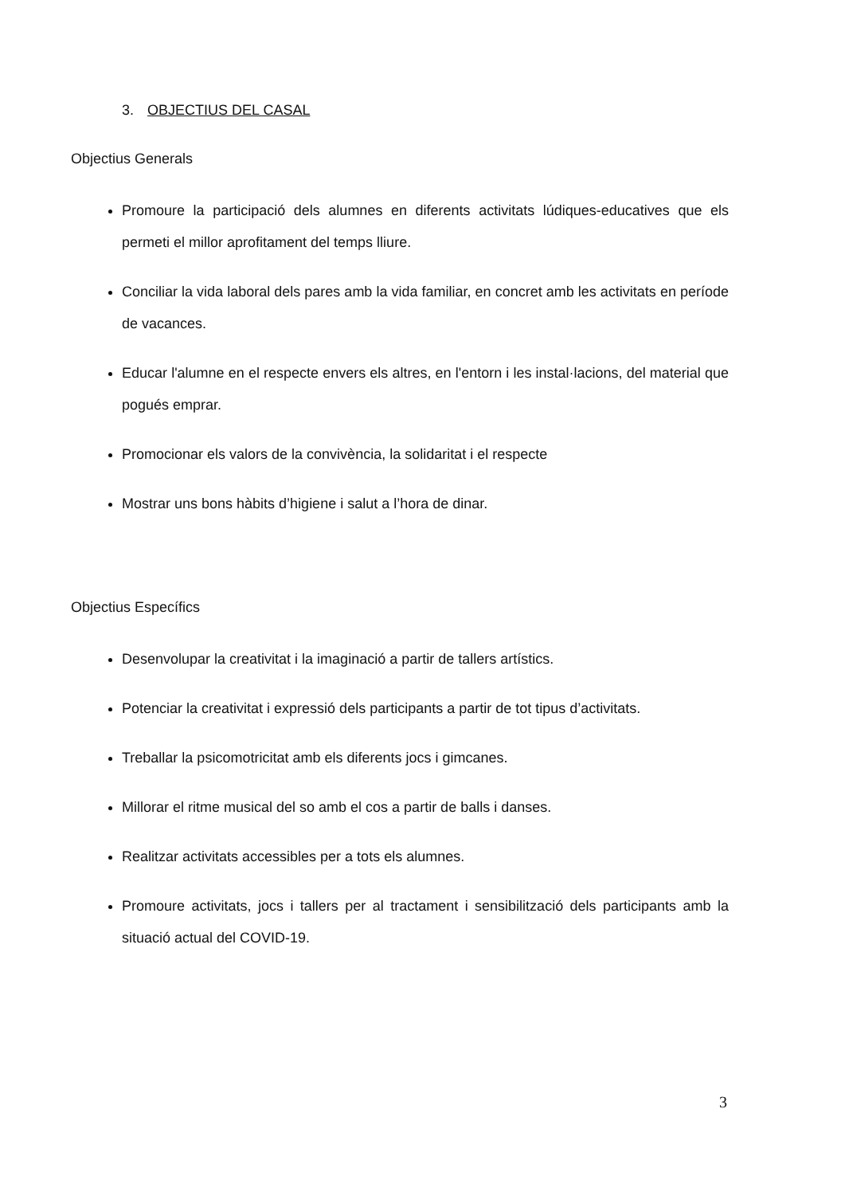3. OBJECTIUS DEL CASAL
Objectius Generals
Promoure la participació dels alumnes en diferents activitats lúdiques-educatives que els permeti el millor aprofitament del temps lliure.
Conciliar la vida laboral dels pares amb la vida familiar, en concret amb les activitats en període de vacances.
Educar l'alumne en el respecte envers els altres, en l'entorn i les instal·lacions, del material que pogués emprar.
Promocionar els valors de la convivència, la solidaritat i el respecte
Mostrar uns bons hàbits d’higiene i salut a l’hora de dinar.
Objectius Específics
Desenvolupar la creativitat i la imaginació a partir de tallers artístics.
Potenciar la creativitat i expressió dels participants a partir de tot tipus d’activitats.
Treballar la psicomotricitat amb els diferents jocs i gimcanes.
Millorar el ritme musical del so amb el cos a partir de balls i danses.
Realitzar activitats accessibles per a tots els alumnes.
Promoure activitats, jocs i tallers per al tractament i sensibilització dels participants amb la situació actual del COVID-19.
3